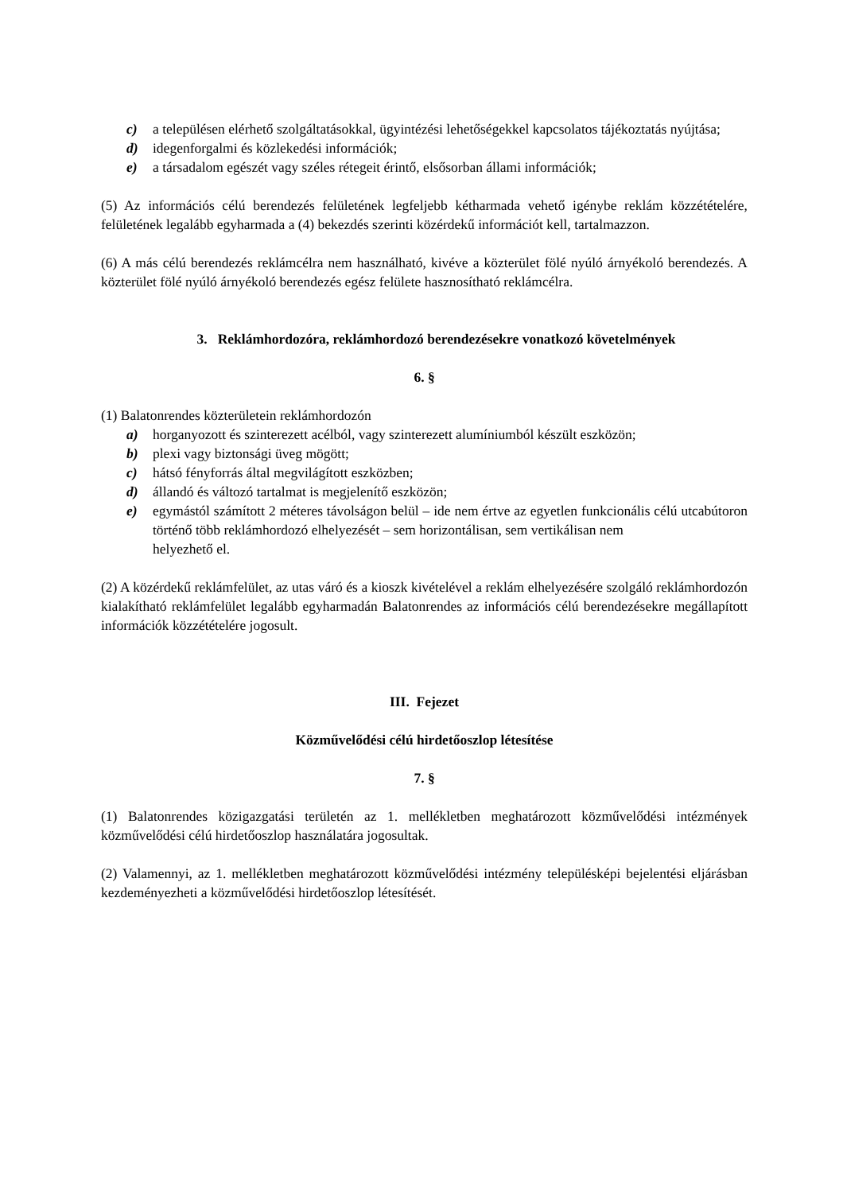c) a településen elérhető szolgáltatásokkal, ügyintézési lehetőségekkel kapcsolatos tájékoztatás nyújtása;
d) idegenforgalmi és közlekedési információk;
e) a társadalom egészét vagy széles rétegeit érintő, elsősorban állami információk;
(5) Az információs célú berendezés felületének legfeljebb kétharmada vehető igénybe reklám közzétételére, felületének legalább egyharmada a (4) bekezdés szerinti közérdekű információt kell, tartalmazzon.
(6) A más célú berendezés reklámcélra nem használható, kivéve a közterület fölé nyúló árnyékoló berendezés. A közterület fölé nyúló árnyékoló berendezés egész felülete hasznosítható reklámcélra.
3. Reklámhordozóra, reklámhordozó berendezésekre vonatkozó követelmények
6. §
(1) Balatonrendes közterületein reklámhordozón
a) horganyozott és szinterezett acélból, vagy szinterezett alumíniumból készült eszközön;
b) plexi vagy biztonsági üveg mögött;
c) hátsó fényforrás által megvilágított eszközben;
d) állandó és változó tartalmat is megjelenítő eszközön;
e) egymástól számított 2 méteres távolságon belül – ide nem értve az egyetlen funkcionális célú utcabútoron történő több reklámhordozó elhelyezését – sem horizontálisan, sem vertikálisan nem
helyezhető el.
(2) A közérdekű reklámfelület, az utas váró és a kioszk kivételével a reklám elhelyezésére szolgáló reklámhordozón kialakítható reklámfelület legalább egyharmadán Balatonrendes az információs célú berendezésekre megállapított információk közzétételére jogosult.
III. Fejezet
Közművelődési célú hirdetőoszlop létesítése
7. §
(1) Balatonrendes közigazgatási területén az 1. mellékletben meghatározott közművelődési intézmények közművelődési célú hirdetőoszlop használatára jogosultak.
(2) Valamennyi, az 1. mellékletben meghatározott közművelődési intézmény településképi bejelentési eljárásban kezdeményezheti a közművelődési hirdetőoszlop létesítését.